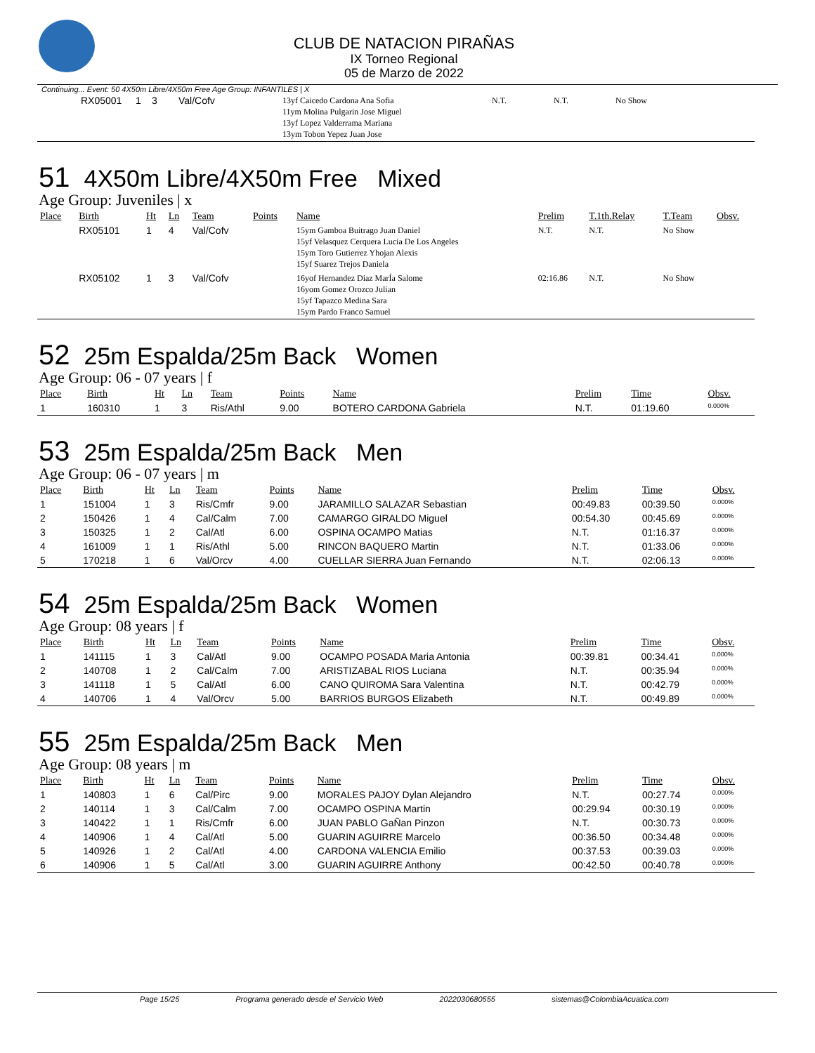CLUB DE NATACION PIRAÑAS
IX Torneo Regional
05 de Marzo de 2022
Continuing... Event: 50 4X50m Libre/4X50m Free Age Group: INFANTILES | X
| | RX05001 | 1 | 3 | Val/Cofv | 13yf Caicedo Cardona Ana Sofia 11ym Molina Pulgarin Jose Miguel 13yf Lopez Valderrama Mariana 13ym Tobon Yepez Juan Jose | N.T. | N.T. | No Show |
51 4X50m Libre/4X50m Free Mixed
Age Group: Juveniles | x
| Place | Birth | Ht | Ln | Team | Points | Name | Prelim | T.1th.Relay | T.Team | Obsv. |
| --- | --- | --- | --- | --- | --- | --- | --- | --- | --- | --- |
| | RX05101 | 1 | 4 | Val/Cofv | | 15ym Gamboa Buitrago Juan Daniel 15yf Velasquez Cerquera Lucia De Los Angeles 15ym Toro Gutierrez Yhojan Alexis 15yf Suarez Trejos Daniela | N.T. | N.T. | No Show | |
| | RX05102 | 1 | 3 | Val/Cofv | | 16yof Hernandez Diaz MarÍa Salome 16yom Gomez Orozco Julian 15yf Tapazco Medina Sara 15ym Pardo Franco Samuel | 02:16.86 | N.T. | No Show | |
52 25m Espalda/25m Back Women
Age Group: 06 - 07 years | f
| Place | Birth | Ht | Ln | Team | Points | Name | Prelim | Time | Obsv. |
| --- | --- | --- | --- | --- | --- | --- | --- | --- | --- |
| 1 | 160310 | 1 | 3 | Ris/Athl | 9.00 | BOTERO CARDONA Gabriela | N.T. | 01:19.60 | 0.000% |
53 25m Espalda/25m Back Men
Age Group: 06 - 07 years | m
| Place | Birth | Ht | Ln | Team | Points | Name | Prelim | Time | Obsv. |
| --- | --- | --- | --- | --- | --- | --- | --- | --- | --- |
| 1 | 151004 | 1 | 3 | Ris/Cmfr | 9.00 | JARAMILLO SALAZAR Sebastian | 00:49.83 | 00:39.50 | 0.000% |
| 2 | 150426 | 1 | 4 | Cal/Calm | 7.00 | CAMARGO GIRALDO Miguel | 00:54.30 | 00:45.69 | 0.000% |
| 3 | 150325 | 1 | 2 | Cal/Atl | 6.00 | OSPINA OCAMPO Matias | N.T. | 01:16.37 | 0.000% |
| 4 | 161009 | 1 | 1 | Ris/Athl | 5.00 | RINCON BAQUERO Martin | N.T. | 01:33.06 | 0.000% |
| 5 | 170218 | 1 | 6 | Val/Orcv | 4.00 | CUELLAR SIERRA Juan Fernando | N.T. | 02:06.13 | 0.000% |
54 25m Espalda/25m Back Women
Age Group: 08 years | f
| Place | Birth | Ht | Ln | Team | Points | Name | Prelim | Time | Obsv. |
| --- | --- | --- | --- | --- | --- | --- | --- | --- | --- |
| 1 | 141115 | 1 | 3 | Cal/Atl | 9.00 | OCAMPO POSADA Maria Antonia | 00:39.81 | 00:34.41 | 0.000% |
| 2 | 140708 | 1 | 2 | Cal/Calm | 7.00 | ARISTIZABAL RIOS Luciana | N.T. | 00:35.94 | 0.000% |
| 3 | 141118 | 1 | 5 | Cal/Atl | 6.00 | CANO QUIROMA Sara Valentina | N.T. | 00:42.79 | 0.000% |
| 4 | 140706 | 1 | 4 | Val/Orcv | 5.00 | BARRIOS BURGOS Elizabeth | N.T. | 00:49.89 | 0.000% |
55 25m Espalda/25m Back Men
Age Group: 08 years | m
| Place | Birth | Ht | Ln | Team | Points | Name | Prelim | Time | Obsv. |
| --- | --- | --- | --- | --- | --- | --- | --- | --- | --- |
| 1 | 140803 | 1 | 6 | Cal/Pirc | 9.00 | MORALES PAJOY Dylan Alejandro | N.T. | 00:27.74 | 0.000% |
| 2 | 140114 | 1 | 3 | Cal/Calm | 7.00 | OCAMPO OSPINA Martin | 00:29.94 | 00:30.19 | 0.000% |
| 3 | 140422 | 1 | 1 | Ris/Cmfr | 6.00 | JUAN PABLO GaÑan Pinzon | N.T. | 00:30.73 | 0.000% |
| 4 | 140906 | 1 | 4 | Cal/Atl | 5.00 | GUARIN AGUIRRE Marcelo | 00:36.50 | 00:34.48 | 0.000% |
| 5 | 140926 | 1 | 2 | Cal/Atl | 4.00 | CARDONA VALENCIA Emilio | 00:37.53 | 00:39.03 | 0.000% |
| 6 | 140906 | 1 | 5 | Cal/Atl | 3.00 | GUARIN AGUIRRE Anthony | 00:42.50 | 00:40.78 | 0.000% |
Page 15/25 Programa generado desde el Servicio Web 2022030680555 sistemas@ColombiaAcuatica.com